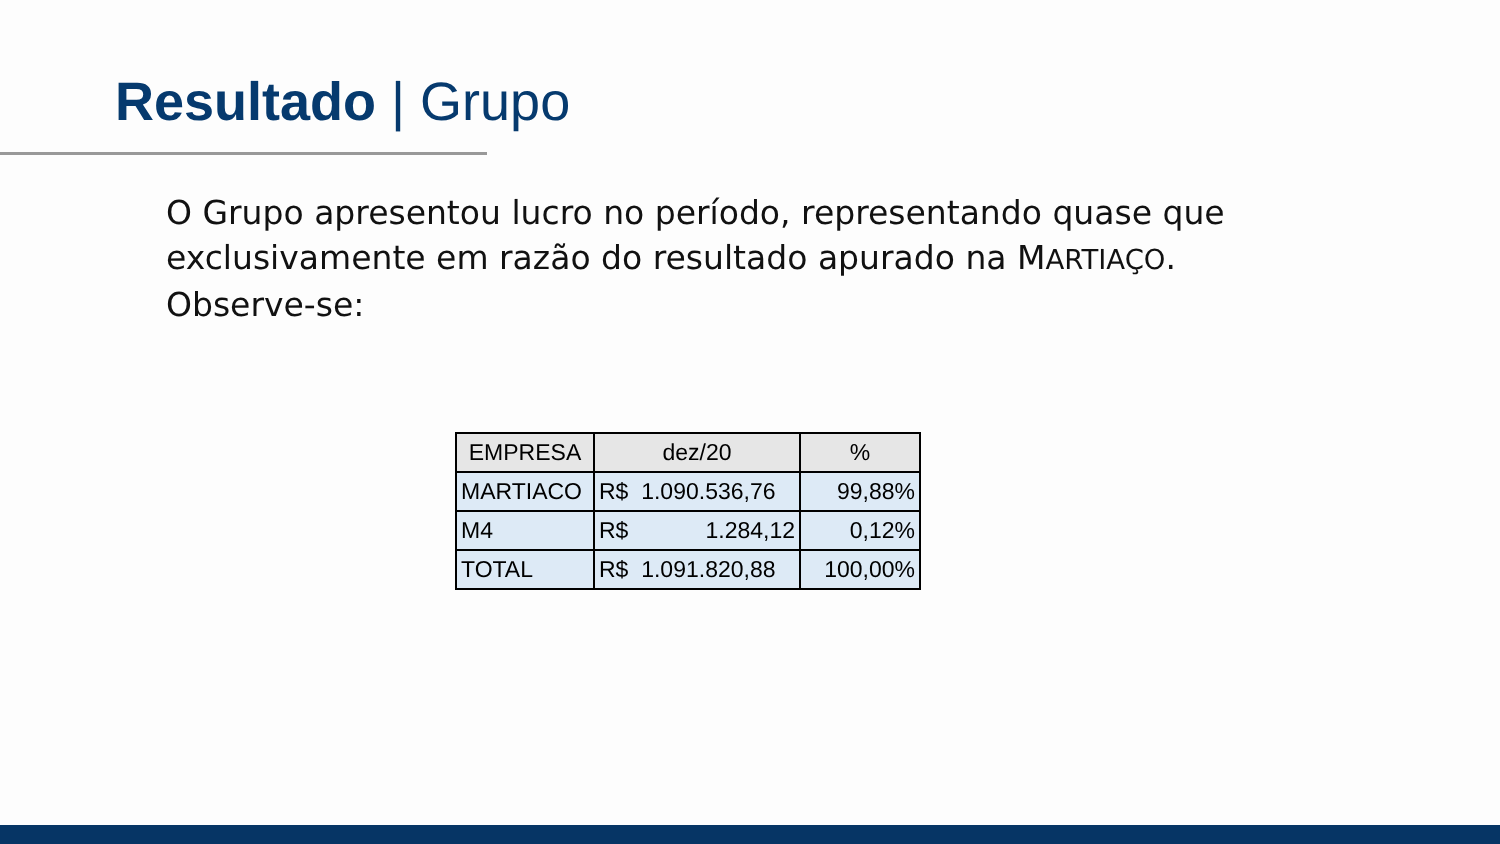Resultado | Grupo
O Grupo apresentou lucro no período, representando quase que exclusivamente em razão do resultado apurado na MARTIAÇO. Observe-se:
| EMPRESA | dez/20 | % |
| --- | --- | --- |
| MARTIACO | R$ 1.090.536,76 | 99,88% |
| M4 | R$ 1.284,12 | 0,12% |
| TOTAL | R$ 1.091.820,88 | 100,00% |